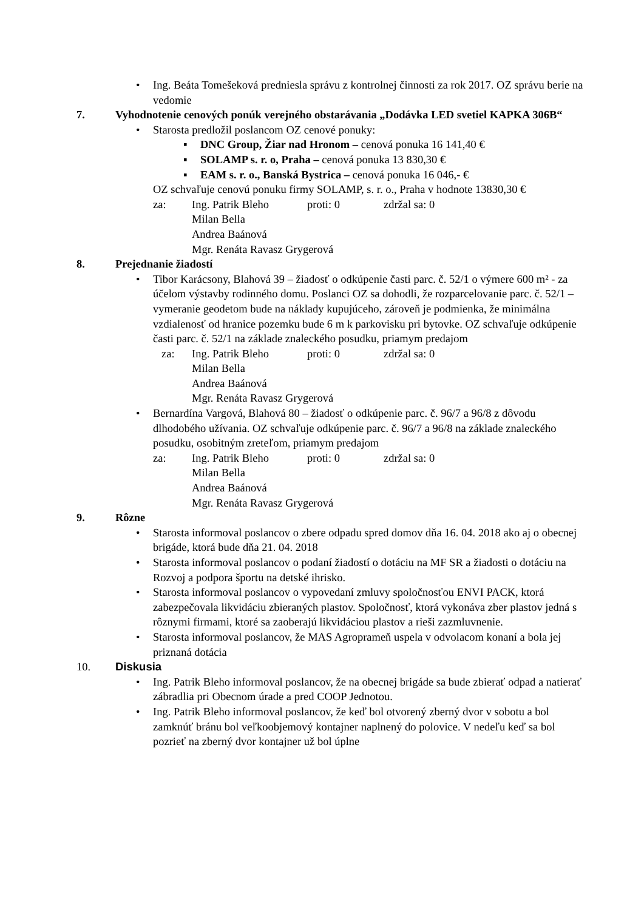• Ing. Beáta Tomešeková predniesla správu z kontrolnej činnosti za rok 2017. OZ správu berie na vedomie
7. Vyhodnotenie cenových ponúk verejného obstarávania „Dodávka LED svetiel KAPKA 306B“
• Starosta predložil poslancom OZ cenové ponuky:
▪ DNC Group, Žiar nad Hronom – cenová ponuka 16 141,40 €
▪ SOLAMP s. r. o, Praha – cenová ponuka 13 830,30 €
▪ EAM s. r. o., Banská Bystrica – cenová ponuka 16 046,- €
OZ schvaľuje cenovú ponuku firmy SOLAMP, s. r. o., Praha v hodnote 13830,30 €
za: Ing. Patrik Bleho proti: 0 zdržal sa: 0
Milan Bella
Andrea Baánová
Mgr. Renáta Ravasz Grygerová
8. Prejednanie žiadostí
• Tibor Karácsony, Blahová 39 – žiadosť o odkúpenie časti parc. č. 52/1 o výmere 600 m² - za účelom výstavby rodinného domu. Poslanci OZ sa dohodli, že rozparcelovanie parc. č. 52/1 – vymeranie geodetom bude na náklady kupujúceho, zároveň je podmienka, že minimálna vzdialenosť od hranice pozemku bude 6 m k parkovisku pri bytovke. OZ schvaľuje odkúpenie časti parc. č. 52/1 na základe znaleckého posudku, priamym predajom
za: Ing. Patrik Bleho proti: 0 zdržal sa: 0
Milan Bella
Andrea Baánová
Mgr. Renáta Ravasz Grygerová
• Bernardína Vargová, Blahová 80 – žiadosť o odkúpenie parc. č. 96/7 a 96/8 z dôvodu dlhodobého užívania. OZ schvaľuje odkúpenie parc. č. 96/7 a 96/8 na základe znaleckého posudku, osobitným zreteľom, priamym predajom
za: Ing. Patrik Bleho proti: 0 zdržal sa: 0
Milan Bella
Andrea Baánová
Mgr. Renáta Ravasz Grygerová
9. Rôzne
• Starosta informoval poslancov o zbere odpadu spred domov dňa 16. 04. 2018 ako aj o obecnej brigáde, ktorá bude dňa 21. 04. 2018
• Starosta informoval poslancov o podaní žiadostí o dotáciu na MF SR a žiadosti o dotáciu na Rozvoj a podpora športu na detské ihrisko.
• Starosta informoval poslancov o vypovedaní zmluvy spoločnosťou ENVI PACK, ktorá zabezpečovala likvidáciu zbieraných plastov. Spoločnosť, ktorá vykonáva zber plastov jedná s rôznymi firmami, ktoré sa zaoberajú likvidáciou plastov a rieši zazmluvnenie.
• Starosta informoval poslancov, že MAS Agroprameň uspela v odvolacom konaní a bola jej priznaná dotácia
10. Diskusia
• Ing. Patrik Bleho informoval poslancov, že na obecnej brigáde sa bude zbierať odpad a natierať zábradlia pri Obecnom úrade a pred COOP Jednotou.
• Ing. Patrik Bleho informoval poslancov, že keď bol otvorený zberný dvor v sobotu a bol zamknúť bránu bol veľkoobjemový kontajner naplnený do polovice. V nedeľu keď sa bol pozrieť na zberný dvor kontajner už bol úplne